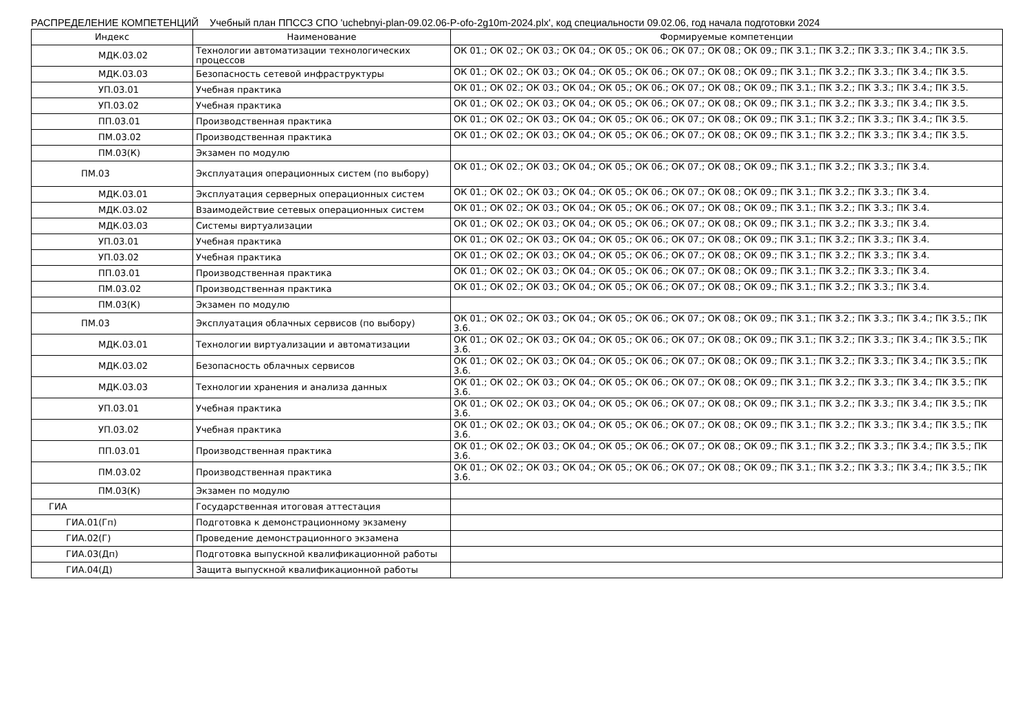РАСПРЕДЕЛЕНИЕ КОМПЕТЕНЦИЙ Учебный план ППССЗ СПО 'uchebnyi-plan-09.02.06-P-ofo-2g10m-2024.plx', код специальности 09.02.06, год начала подготовки 2024
| Индекс | Наименование | Формируемые компетенции |
| --- | --- | --- |
| МДК.03.02 | Технологии автоматизации технологических процессов | ОК 01.; ОК 02.; ОК 03.; ОК 04.; ОК 05.; ОК 06.; ОК 07.; ОК 08.; ОК 09.; ПК 3.1.; ПК 3.2.; ПК 3.3.; ПК 3.4.; ПК 3.5. |
| МДК.03.03 | Безопасность сетевой инфраструктуры | ОК 01.; ОК 02.; ОК 03.; ОК 04.; ОК 05.; ОК 06.; ОК 07.; ОК 08.; ОК 09.; ПК 3.1.; ПК 3.2.; ПК 3.3.; ПК 3.4.; ПК 3.5. |
| УП.03.01 | Учебная практика | ОК 01.; ОК 02.; ОК 03.; ОК 04.; ОК 05.; ОК 06.; ОК 07.; ОК 08.; ОК 09.; ПК 3.1.; ПК 3.2.; ПК 3.3.; ПК 3.4.; ПК 3.5. |
| УП.03.02 | Учебная практика | ОК 01.; ОК 02.; ОК 03.; ОК 04.; ОК 05.; ОК 06.; ОК 07.; ОК 08.; ОК 09.; ПК 3.1.; ПК 3.2.; ПК 3.3.; ПК 3.4.; ПК 3.5. |
| ПП.03.01 | Производственная практика | ОК 01.; ОК 02.; ОК 03.; ОК 04.; ОК 05.; ОК 06.; ОК 07.; ОК 08.; ОК 09.; ПК 3.1.; ПК 3.2.; ПК 3.3.; ПК 3.4.; ПК 3.5. |
| ПМ.03.02 | Производственная практика | ОК 01.; ОК 02.; ОК 03.; ОК 04.; ОК 05.; ОК 06.; ОК 07.; ОК 08.; ОК 09.; ПК 3.1.; ПК 3.2.; ПК 3.3.; ПК 3.4.; ПК 3.5. |
| ПМ.03(К) | Экзамен по модулю | |
| ПМ.03 | Эксплуатация операционных систем (по выбору) | ОК 01.; ОК 02.; ОК 03.; ОК 04.; ОК 05.; ОК 06.; ОК 07.; ОК 08.; ОК 09.; ПК 3.1.; ПК 3.2.; ПК 3.3.; ПК 3.4. |
| МДК.03.01 | Эксплуатация серверных операционных систем | ОК 01.; ОК 02.; ОК 03.; ОК 04.; ОК 05.; ОК 06.; ОК 07.; ОК 08.; ОК 09.; ПК 3.1.; ПК 3.2.; ПК 3.3.; ПК 3.4. |
| МДК.03.02 | Взаимодействие сетевых операционных систем | ОК 01.; ОК 02.; ОК 03.; ОК 04.; ОК 05.; ОК 06.; ОК 07.; ОК 08.; ОК 09.; ПК 3.1.; ПК 3.2.; ПК 3.3.; ПК 3.4. |
| МДК.03.03 | Системы виртуализации | ОК 01.; ОК 02.; ОК 03.; ОК 04.; ОК 05.; ОК 06.; ОК 07.; ОК 08.; ОК 09.; ПК 3.1.; ПК 3.2.; ПК 3.3.; ПК 3.4. |
| УП.03.01 | Учебная практика | ОК 01.; ОК 02.; ОК 03.; ОК 04.; ОК 05.; ОК 06.; ОК 07.; ОК 08.; ОК 09.; ПК 3.1.; ПК 3.2.; ПК 3.3.; ПК 3.4. |
| УП.03.02 | Учебная практика | ОК 01.; ОК 02.; ОК 03.; ОК 04.; ОК 05.; ОК 06.; ОК 07.; ОК 08.; ОК 09.; ПК 3.1.; ПК 3.2.; ПК 3.3.; ПК 3.4. |
| ПП.03.01 | Производственная практика | ОК 01.; ОК 02.; ОК 03.; ОК 04.; ОК 05.; ОК 06.; ОК 07.; ОК 08.; ОК 09.; ПК 3.1.; ПК 3.2.; ПК 3.3.; ПК 3.4. |
| ПМ.03.02 | Производственная практика | ОК 01.; ОК 02.; ОК 03.; ОК 04.; ОК 05.; ОК 06.; ОК 07.; ОК 08.; ОК 09.; ПК 3.1.; ПК 3.2.; ПК 3.3.; ПК 3.4. |
| ПМ.03(К) | Экзамен по модулю | |
| ПМ.03 | Эксплуатация облачных сервисов (по выбору) | ОК 01.; ОК 02.; ОК 03.; ОК 04.; ОК 05.; ОК 06.; ОК 07.; ОК 08.; ОК 09.; ПК 3.1.; ПК 3.2.; ПК 3.3.; ПК 3.4.; ПК 3.5.; ПК 3.6. |
| МДК.03.01 | Технологии виртуализации и автоматизации | ОК 01.; ОК 02.; ОК 03.; ОК 04.; ОК 05.; ОК 06.; ОК 07.; ОК 08.; ОК 09.; ПК 3.1.; ПК 3.2.; ПК 3.3.; ПК 3.4.; ПК 3.5.; ПК 3.6. |
| МДК.03.02 | Безопасность облачных сервисов | ОК 01.; ОК 02.; ОК 03.; ОК 04.; ОК 05.; ОК 06.; ОК 07.; ОК 08.; ОК 09.; ПК 3.1.; ПК 3.2.; ПК 3.3.; ПК 3.4.; ПК 3.5.; ПК 3.6. |
| МДК.03.03 | Технологии хранения и анализа данных | ОК 01.; ОК 02.; ОК 03.; ОК 04.; ОК 05.; ОК 06.; ОК 07.; ОК 08.; ОК 09.; ПК 3.1.; ПК 3.2.; ПК 3.3.; ПК 3.4.; ПК 3.5.; ПК 3.6. |
| УП.03.01 | Учебная практика | ОК 01.; ОК 02.; ОК 03.; ОК 04.; ОК 05.; ОК 06.; ОК 07.; ОК 08.; ОК 09.; ПК 3.1.; ПК 3.2.; ПК 3.3.; ПК 3.4.; ПК 3.5.; ПК 3.6. |
| УП.03.02 | Учебная практика | ОК 01.; ОК 02.; ОК 03.; ОК 04.; ОК 05.; ОК 06.; ОК 07.; ОК 08.; ОК 09.; ПК 3.1.; ПК 3.2.; ПК 3.3.; ПК 3.4.; ПК 3.5.; ПК 3.6. |
| ПП.03.01 | Производственная практика | ОК 01.; ОК 02.; ОК 03.; ОК 04.; ОК 05.; ОК 06.; ОК 07.; ОК 08.; ОК 09.; ПК 3.1.; ПК 3.2.; ПК 3.3.; ПК 3.4.; ПК 3.5.; ПК 3.6. |
| ПМ.03.02 | Производственная практика | ОК 01.; ОК 02.; ОК 03.; ОК 04.; ОК 05.; ОК 06.; ОК 07.; ОК 08.; ОК 09.; ПК 3.1.; ПК 3.2.; ПК 3.3.; ПК 3.4.; ПК 3.5.; ПК 3.6. |
| ПМ.03(К) | Экзамен по модулю | |
| ГИА | Государственная итоговая аттестация | |
| ГИА.01(Гп) | Подготовка к демонстрационному экзамену | |
| ГИА.02(Г) | Проведение демонстрационного экзамена | |
| ГИА.03(Дп) | Подготовка выпускной квалификационной работы | |
| ГИА.04(Д) | Защита выпускной квалификационной работы | |